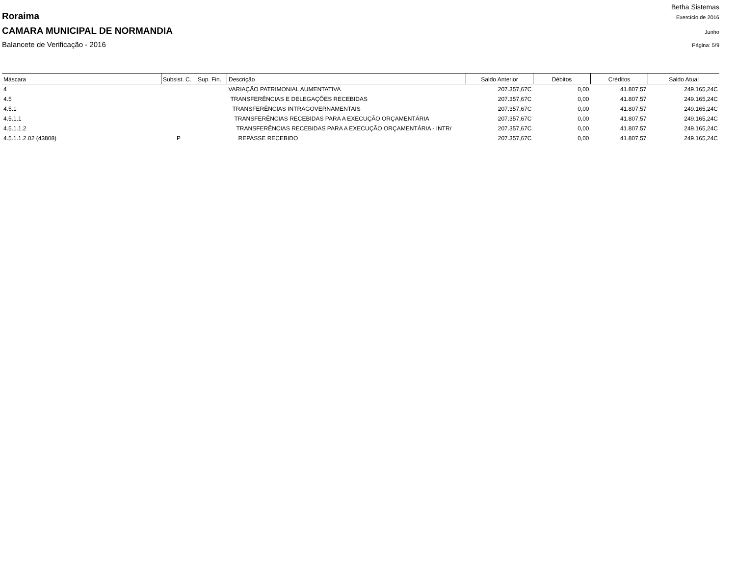Betha Sistemas
Roraima Exercício de 2016
CAMARA MUNICIPAL DE NORMANDIA Junho
Balancete de Verificação - 2016 Página: 5/9
| Máscara | Subsist. C. | Sup. Fin. | Descrição | Saldo Anterior | Débitos | Créditos | Saldo Atual |
| --- | --- | --- | --- | --- | --- | --- | --- |
| 4 | | | VARIAÇÃO PATRIMONIAL AUMENTATIVA | 207.357,67C | 0,00 | 41.807,57 | 249.165,24C |
| 4.5 | | | TRANSFERÊNCIAS E DELEGAÇÕES RECEBIDAS | 207.357,67C | 0,00 | 41.807,57 | 249.165,24C |
| 4.5.1 | | | TRANSFERÊNCIAS INTRAGOVERNAMENTAIS | 207.357,67C | 0,00 | 41.807,57 | 249.165,24C |
| 4.5.1.1 | | | TRANSFERÊNCIAS RECEBIDAS PARA A EXECUÇÃO ORÇAMENTÁRIA | 207.357,67C | 0,00 | 41.807,57 | 249.165,24C |
| 4.5.1.1.2 | | | TRANSFERÊNCIAS RECEBIDAS PARA A EXECUÇÃO ORÇAMENTÁRIA - INTR/ | 207.357,67C | 0,00 | 41.807,57 | 249.165,24C |
| 4.5.1.1.2.02 (43808) | P | | REPASSE RECEBIDO | 207.357,67C | 0,00 | 41.807,57 | 249.165,24C |